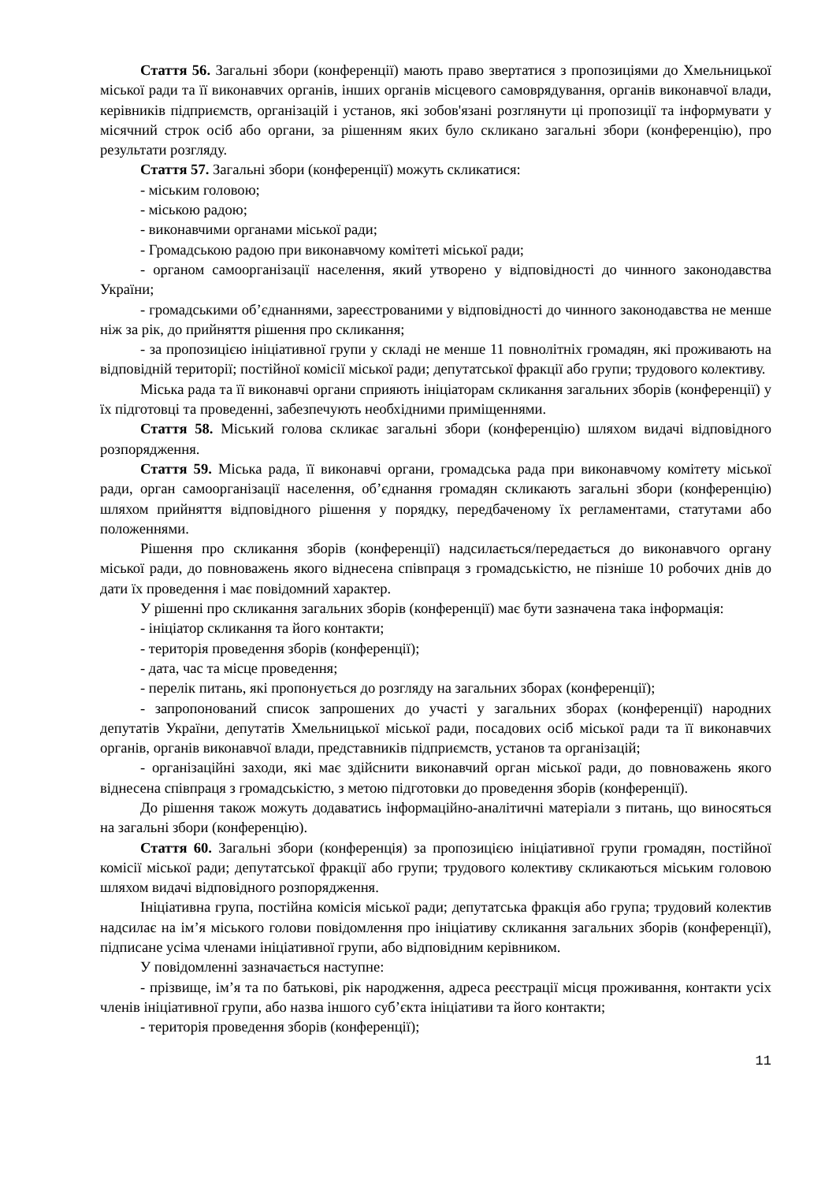Стаття 56. Загальні збори (конференції) мають право звертатися з пропозиціями до Хмельницької міської ради та її виконавчих органів, інших органів місцевого самоврядування, органів виконавчої влади, керівників підприємств, організацій і установ, які зобов'язані розглянути ці пропозиції та інформувати у місячний строк осіб або органи, за рішенням яких було скликано загальні збори (конференцію), про результати розгляду.
Стаття 57. Загальні збори (конференції) можуть скликатися:
- міським головою;
- міською радою;
- виконавчими органами міської ради;
- Громадською радою при виконавчому комітеті міської ради;
- органом самоорганізації населення, який утворено у відповідності до чинного законодавства України;
- громадськими об’єднаннями, зареєстрованими у відповідності до чинного законодавства не менше ніж за рік, до прийняття рішення про скликання;
- за пропозицією ініціативної групи у складі не менше 11 повнолітніх громадян, які проживають на відповідній території; постійної комісії міської ради; депутатської фракції або групи; трудового колективу.
Міська рада та її виконавчі органи сприяють ініціаторам скликання загальних зборів (конференції) у їх підготовці та проведенні, забезпечують необхідними приміщеннями.
Стаття 58. Міський голова скликає загальні збори (конференцію) шляхом видачі відповідного розпорядження.
Стаття 59. Міська рада, її виконавчі органи, громадська рада при виконавчому комітету міської ради, орган самоорганізації населення, об’єднання громадян скликають загальні збори (конференцію) шляхом прийняття відповідного рішення у порядку, передбаченому їх регламентами, статутами або положеннями.
Рішення про скликання зборів (конференції) надсилається/передається до виконавчого органу міської ради, до повноважень якого віднесена співпраця з громадськістю, не пізніше 10 робочих днів до дати їх проведення і має повідомний характер.
У рішенні про скликання загальних зборів (конференції) має бути зазначена така інформація:
- ініціатор скликання та його контакти;
- територія проведення зборів (конференції);
- дата, час та місце проведення;
- перелік питань, які пропонується до розгляду на загальних зборах (конференції);
- запропонований список запрошених до участі у загальних зборах (конференції) народних депутатів України, депутатів Хмельницької міської ради, посадових осіб міської ради та її виконавчих органів, органів виконавчої влади, представників підприємств, установ та організацій;
- організаційні заходи, які має здійснити виконавчий орган міської ради, до повноважень якого віднесена співпраця з громадськістю, з метою підготовки до проведення зборів (конференції).
До рішення також можуть додаватись інформаційно-аналітичні матеріали з питань, що виносяться на загальні збори (конференцію).
Стаття 60. Загальні збори (конференція) за пропозицією ініціативної групи громадян, постійної комісії міської ради; депутатської фракції або групи; трудового колективу скликаються міським головою шляхом видачі відповідного розпорядження.
Ініціативна група, постійна комісія міської ради; депутатська фракція або група; трудовий колектив надсилає на ім’я міського голови повідомлення про ініціативу скликання загальних зборів (конференції), підписане усіма членами ініціативної групи, або відповідним керівником.
У повідомленні зазначається наступне:
- прізвище, ім’я та по батькові, рік народження, адреса реєстрації місця проживання, контакти усіх членів ініціативної групи, або назва іншого суб’єкта ініціативи та його контакти;
- територія проведення зборів (конференції);
11